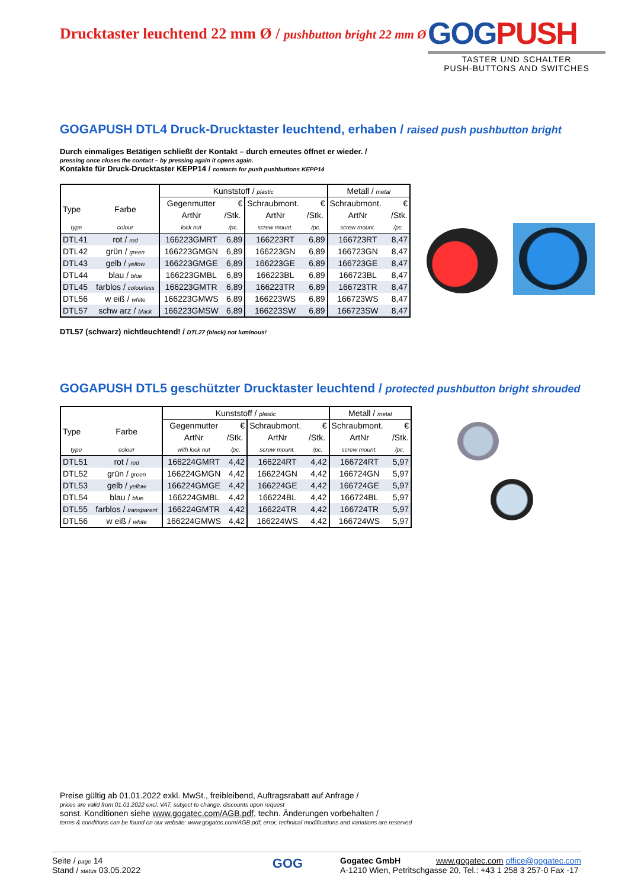Drucktaster leuchtend 22 mm Ø / pushbutton bright 22 mm Ø
GOGPUSH
TASTER UND SCHALTER
PUSH-BUTTONS AND SWITCHES
GOGAPUSH DTL4 Druck-Drucktaster leuchtend, erhaben / raised push pushbutton bright
Durch einmaliges Betätigen schließt der Kontakt – durch erneutes öffnet er wieder. /
pressing once closes the contact – by pressing again it opens again.
Kontakte für Druck-Drucktaster KEPP14 / contacts for push pushbuttons KEPP14
| | | Kunststoff / plastic | | | | Metall / metal | |
| --- | --- | --- | --- | --- | --- | --- | --- |
| Type | Farbe | Gegenmutter | € | Schraubmont. | € | Schraubmont. | € |
| | | ArtNr | /Stk. | ArtNr | /Stk. | ArtNr | /Stk. |
| type | colour | lock nut | /pc. | screw mount. | /pc. | screw mount. | /pc. |
| DTL41 | rot / red | 166223GMRT | 6,89 | 166223RT | 6,89 | 166723RT | 8,47 |
| DTL42 | grün / green | 166223GMGN | 6,89 | 166223GN | 6,89 | 166723GN | 8,47 |
| DTL43 | gelb / yellow | 166223GMGE | 6,89 | 166223GE | 6,89 | 166723GE | 8,47 |
| DTL44 | blau / blue | 166223GMBL | 6,89 | 166223BL | 6,89 | 166723BL | 8,47 |
| DTL45 | farblos / colourless | 166223GMTR | 6,89 | 166223TR | 6,89 | 166723TR | 8,47 |
| DTL56 | w eiß / white | 166223GMWS | 6,89 | 166223WS | 6,89 | 166723WS | 8,47 |
| DTL57 | schw arz / black | 166223GMSW | 6,89 | 166223SW | 6,89 | 166723SW | 8,47 |
DTL57 (schwarz) nichtleuchtend! / DTL27 (black) not luminous!
GOGAPUSH DTL5 geschützter Drucktaster leuchtend / protected pushbutton bright shrouded
| | | Kunststoff / plastic | | | | Metall / metal | |
| --- | --- | --- | --- | --- | --- | --- | --- |
| Type | Farbe | Gegenmutter | € | Schraubmont. | € | Schraubmont. | € |
| | | ArtNr | /Stk. | ArtNr | /Stk. | ArtNr | /Stk. |
| type | colour | with lock nut | /pc. | screw mount. | /pc. | screw mount. | /pc. |
| DTL51 | rot / red | 166224GMRT | 4,42 | 166224RT | 4,42 | 166724RT | 5,97 |
| DTL52 | grün / green | 166224GMGN | 4,42 | 166224GN | 4,42 | 166724GN | 5,97 |
| DTL53 | gelb / yellow | 166224GMGE | 4,42 | 166224GE | 4,42 | 166724GE | 5,97 |
| DTL54 | blau / blue | 166224GMBL | 4,42 | 166224BL | 4,42 | 166724BL | 5,97 |
| DTL55 | farblos / transparent | 166224GMTR | 4,42 | 166224TR | 4,42 | 166724TR | 5,97 |
| DTL56 | w eiß / white | 166224GMWS | 4,42 | 166224WS | 4,42 | 166724WS | 5,97 |
Preise gültig ab 01.01.2022 exkl. MwSt., freibleibend, Auftragsrabatt auf Anfrage /
prices are valid from 01.01.2022 excl. VAT, subject to change, discounts upon request
sonst. Konditionen siehe www.gogatec.com/AGB.pdf, techn. Änderungen vorbehalten /
terms & conditions can be found on our website: www.gogatec.com/AGB.pdf; error, technical modifications and variations are reserved
Seite / page 14
Stand / status 03.05.2022
GOG
Gogatec GmbH www.gogatec.com office@gogatec.com
A-1210 Wien, Petritschgasse 20, Tel.: +43 1 258 3 257-0 Fax -17